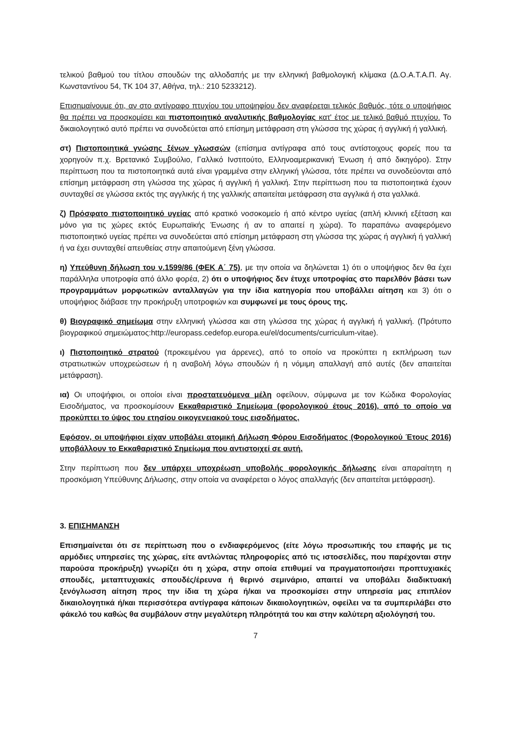τελικού βαθμού του τίτλου σπουδών της αλλοδαπής με την ελληνική βαθμολογική κλίμακα (Δ.Ο.Α.Τ.Α.Π. Αγ. Κωνσταντίνου 54, ΤΚ 104 37, Αθήνα, τηλ.: 210 5233212).
Επισημαίνουμε ότι, αν στο αντίγραφο πτυχίου του υποψηφίου δεν αναφέρεται τελικός βαθμός, τότε ο υποψήφιος θα πρέπει να προσκομίσει και πιστοποιητικό αναλυτικής βαθμολογίας κατ' έτος με τελικό βαθμό πτυχίου. Το δικαιολογητικό αυτό πρέπει να συνοδεύεται από επίσημη μετάφραση στη γλώσσα της χώρας ή αγγλική ή γαλλική.
στ) Πιστοποιητικά γνώσης ξένων γλωσσών (επίσημα αντίγραφα από τους αντίστοιχους φορείς που τα χορηγούν π.χ. Βρετανικό Συμβούλιο, Γαλλικό Ινστιτούτο, Ελληνοαμερικανική Ένωση ή από δικηγόρο). Στην περίπτωση που τα πιστοποιητικά αυτά είναι γραμμένα στην ελληνική γλώσσα, τότε πρέπει να συνοδεύονται από επίσημη μετάφραση στη γλώσσα της χώρας ή αγγλική ή γαλλική. Στην περίπτωση που τα πιστοποιητικά έχουν συνταχθεί σε γλώσσα εκτός της αγγλικής ή της γαλλικής απαιτείται μετάφραση στα αγγλικά ή στα γαλλικά.
ζ) Πρόσφατο πιστοποιητικό υγείας από κρατικό νοσοκομείο ή από κέντρο υγείας (απλή κλινική εξέταση και μόνο για τις χώρες εκτός Ευρωπαϊκής Ένωσης ή αν το απαιτεί η χώρα). Το παραπάνω αναφερόμενο πιστοποιητικό υγείας πρέπει να συνοδεύεται από επίσημη μετάφραση στη γλώσσα της χώρας ή αγγλική ή γαλλική ή να έχει συνταχθεί απευθείας στην απαιτούμενη ξένη γλώσσα.
η) Υπεύθυνη δήλωση του ν.1599/86 (ΦΕΚ Α΄ 75), με την οποία να δηλώνεται 1) ότι ο υποψήφιος δεν θα έχει παράλληλα υποτροφία από άλλο φορέα, 2) ότι ο υποψήφιος δεν έτυχε υποτροφίας στο παρελθόν βάσει των προγραμμάτων μορφωτικών ανταλλαγών για την ίδια κατηγορία που υποβάλλει αίτηση και 3) ότι ο υποψήφιος διάβασε την προκήρυξη υποτροφιών και συμφωνεί με τους όρους της.
θ) Βιογραφικό σημείωμα στην ελληνική γλώσσα και στη γλώσσα της χώρας ή αγγλική ή γαλλική. (Πρότυπο βιογραφικού σημειώματος:http://europass.cedefop.europa.eu/el/documents/curriculum-vitae).
ι) Πιστοποιητικό στρατού (προκειμένου για άρρενες), από το οποίο να προκύπτει η εκπλήρωση των στρατιωτικών υποχρεώσεων ή η αναβολή λόγω σπουδών ή η νόμιμη απαλλαγή από αυτές (δεν απαιτείται μετάφραση).
ια) Οι υποψήφιοι, οι οποίοι είναι προστατευόμενα μέλη οφείλουν, σύμφωνα με τον Κώδικα Φορολογίας Εισοδήματος, να προσκομίσουν Εκκαθαριστικό Σημείωμα (φορολογικού έτους 2016), από το οποίο να προκύπτει το ύψος του ετησίου οικογενειακού τους εισοδήματος.
Εφόσον, οι υποψήφιοι είχαν υποβάλει ατομική Δήλωση Φόρου Εισοδήματος (Φορολογικού Έτους 2016) υποβάλλουν το Εκκαθαριστικό Σημείωμα που αντιστοιχεί σε αυτή.
Στην περίπτωση που δεν υπάρχει υποχρέωση υποβολής φορολογικής δήλωσης είναι απαραίτητη η προσκόμιση Υπεύθυνης Δήλωσης, στην οποία να αναφέρεται ο λόγος απαλλαγής (δεν απαιτείται μετάφραση).
3. ΕΠΙΣΗΜΑΝΣΗ
Επισημαίνεται ότι σε περίπτωση που ο ενδιαφερόμενος (είτε λόγω προσωπικής του επαφής με τις αρμόδιες υπηρεσίες της χώρας, είτε αντλώντας πληροφορίες από τις ιστοσελίδες, που παρέχονται στην παρούσα προκήρυξη) γνωρίζει ότι η χώρα, στην οποία επιθυμεί να πραγματοποιήσει προπτυχιακές σπουδές, μεταπτυχιακές σπουδές/έρευνα ή θερινό σεμινάριο, απαιτεί να υποβάλει διαδικτυακή ξενόγλωσση αίτηση προς την ίδια τη χώρα ή/και να προσκομίσει στην υπηρεσία μας επιπλέον δικαιολογητικά ή/και περισσότερα αντίγραφα κάποιων δικαιολογητικών, οφείλει να τα συμπεριλάβει στο φάκελό του καθώς θα συμβάλουν στην μεγαλύτερη πληρότητά του και στην καλύτερη αξιολόγησή του.
7